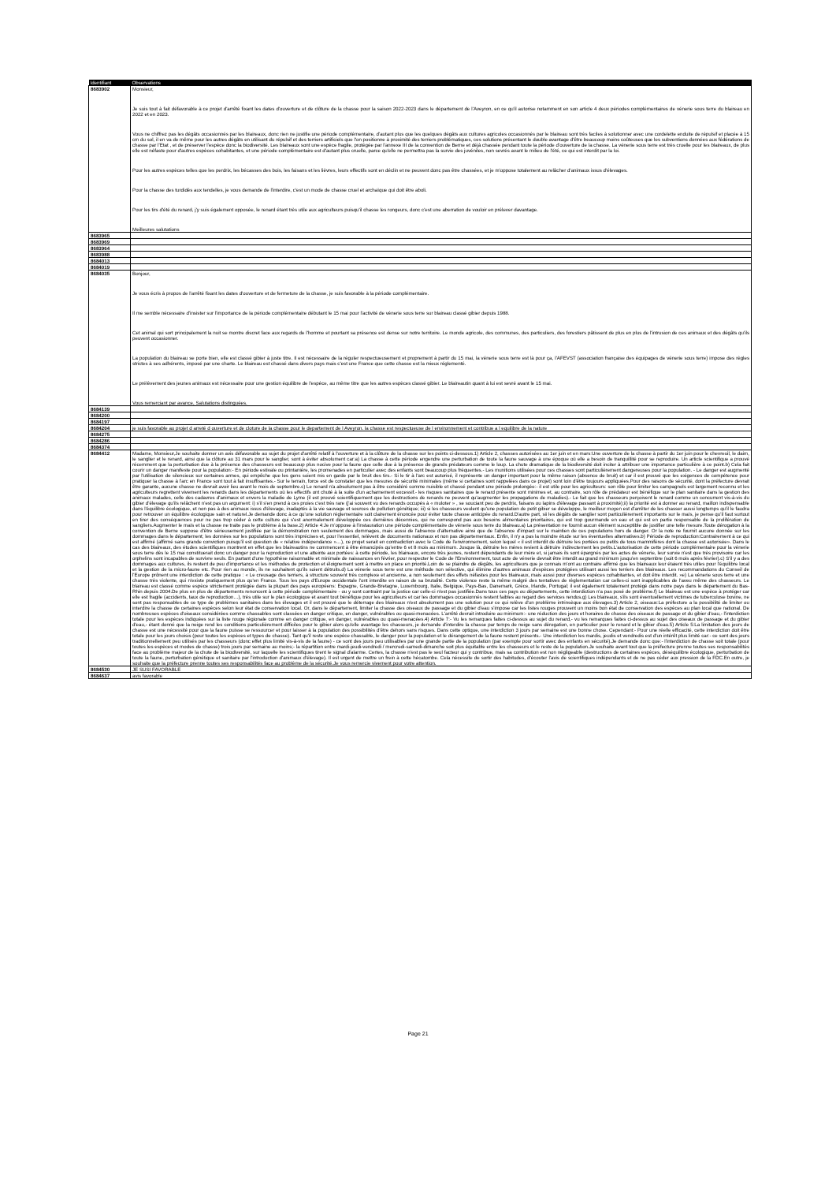| Identifiant | Observations |
| --- | --- |
| 8683902 | Monsieur, Je suis tout à fait défavorable à ce projet d'arrêté fixant les dates d'ouverture et de clôture de la chasse pour la saison 2022-2023 dans le département de l'Aveyron, en ce qu'il autorise notamment en son article 4 deux périodes complémentaires de vénerie sous terre du blaireau en 2022 et en 2023. Vous ne chiffrez pas les dégâts occasionnés par les blaireaux, donc rien ne justifie une période complémentaire, d'autant plus que les quelques dégâts aux cultures agricoles occasionnés par le blaireau sont très faciles à solutionner avec une cordelette enduite de répulsif et placée à 15 cm du sol, il en va de même pour les autres dégâts en utilisant du répulsif et des terriers artificiels que l'on positionne à proximité des terriers problématiques, ces solutions présentant le double avantage d'être beaucoup moins coûteuses que les subventions données aux fédérations de chasse par l'Etat , et de préserver l'espèce donc la biodiversité. Les blaireaux sont une espèce fragile, protégée par l'annexe III de la convention de Berne et déjà chassée pendant toute la période d'ouverture de la chasse. La vénerie sous terre est très cruelle pour les blaireaux, de plus elle est néfaste pour d'autres espèces cohabitantes, et une période complémentaire est d'autant plus cruelle, parce qu'elle ne permettra pas la survie des juvéniles, non sevrés avant le milieu de l'été, ce qui est interdit par la loi. Pour les autres espèces telles que les perdrix, les bécasses des bois, les faisans et les lièvres, leurs effectifs sont en déclin et ne peuvent donc pas être chassées, et je m'oppose totalement au relâcher d'animaux issus d'élevages. Pour la chasse des turdidés aux tendelles, je vous demande de l'interdire, c'est un mode de chasse cruel et archaïque qui doit être aboli. Pour les tirs d'été du renard, j'y suis également opposée, le renard étant très utile aux agriculteurs puisqu'il chasse les rongeurs, donc c'est une aberration de vouloir en prélever davantage. Meilleures salutations |
| 8683965 | |
| 8683969 | |
| 8683964 | |
| 8683988 | |
| 8684013 | |
| 8684019 | |
| 8684035 | Bonjour, Je vous écris à propos de l'arrêté fixant les dates d'ouverture et de fermeture de la chasse, je suis favorable à la période complémentaire. Il me semble nécessaire d'insister sur l'importance de la période complémentaire débutant le 15 mai pour l'activité de vénerie sous terre sur blaireau classé gibier depuis 1988. Cet animal qui sort principalement la nuit se montre discret face aux regards de l'homme et pourtant sa présence est dense sur notre territoire. Le monde agricole, des communes, des particuliers, des forestiers pâtissent de plus en plus de l'intrusion de ces animaux et des dégâts qu'ils peuvent occasionner. La population du blaireau se porte bien, elle est classé gibier à juste titre. Il est nécessaire de la réguler respectueusement et proprement à partir du 15 mai, la vénerie sous terre est là pour ça, l'AFEVST (association française des équipages de vénerie sous terre) impose des règles strictes à ses adhérents, imposé par une charte. Le blaireau est chassé dans divers pays mais c'est une France que cette chasse est la mieux réglementé. Le prélèvement des jeunes animaux est nécessaire pour une gestion équilibre de l'espèce, au même titre que les autres espèces classé gibier. Le blaireautin quant à lui est sevré avant le 15 mai. Vous remerciant par avance, Salutations distinguées. |
| 8684139 | |
| 8684200 | |
| 8684197 | |
| 8684204 | je suis favorable au projet d arreté d ouverture et de cloture de la chasse pour le departement de l Aveyron. la chasse est respectueuse de l environnement et contribue a l equilibre de la nature |
| 8684275 | |
| 8684286 | |
| 8684374 | |
| 8684412 | Madame, Monsieur,Je souhaite donner un avis défavorable au sujet du projet d'arrêté relatif à l'ouverture et à la clôture de la chasse sur les points ci-dessous.1) Article 2, chasses autorisées au 1er juin et en mars:Une ouverture de la chasse à partir du 1er juin pour le chevreuil, le daim, le sanglier et le renard, ainsi que la clôture au 31 mars pour le sanglier, sont à éviter absolument car:a) La chasse à cette période engendre une perturbation de toute la faune sauvage à une époque où elle a besoin de tranquillité pour se reproduire. Un article scientifique a prouvé récemment que la perturbation due à la présence des chasseurs est beaucoup plus nocive pour la faune que celle due à la présence de grands prédateurs comme le loup. La chute dramatique de la biodiversité doit inciter à attribuer une importance particulière à ce point.b) Cela fait courir un danger manifeste pour la population:- En période estivale ou printanière, les promenades en particulier avec des enfants sont beaucoup plus fréquentes.- Les munitions utilisées pour ces chasses sont particulièrement dangereuses pour la population. - Le danger est augmenté par l'utilisation de silencieux sur certaines armes, qui empêche que les gens soient mis en garde par le bruit des tirs.- Si le tir à l'arc est autorisé, il représente un danger important pour la même raison (absence de bruit) et car il est prouvé que les exigences de compétence pour pratiquer la chasse à l'arc en France sont tout à fait insuffisantes.- Sur le terrain, force est de constater que les mesures de sécurité minimales (même si certaines sont rappelées dans ce projet) sont loin d'être toujours appliquées.Pour des raisons de sécurité, dont la préfecture devrait être garante, aucune chasse ne devrait avoir lieu avant le mois de septembre.c) Le renard n'a absolument pas à être considéré comme nuisible et chassé pendant une période prolongée:- il est utile pour les agriculteurs: son rôle pour limiter les campagnols est largement reconnu et les agriculteurs regrettent vivement les renards dans les départements où les effectifs ont chuté à la suite d'un acharnement excessif.- les risques sanitaires que le renard présente sont minimes et, au contraire, son rôle de prédateur est bénéfique sur le plan sanitaire dans la gestion des animaux malades, celle des cadavres d'animaux et envers la maladie de Lyme (il est prouvé scientifiquement que les destructions de renards ne peuvent qu'augmenter les propagations de maladies).- Le fait que les chasseurs perçoivent le renard comme un concurrent vis-à-vis du gibier d'élevage qu'ils relâchent n'est pas un argument: i) s'il s'en prend à ces proies c'est très rare (j'ai souvent vu des renards occupés à « muloter » , se souciant peu de perdrix, faisans ou lapins d'élevage passant à proximité);ii) la priorité est à donner au renard, maillon indispensable dans l'équilibre écologique, et non pas à des animaux issus d'élevage, inadaptés à la vie sauvage et sources de pollution génétique; iii) si les chasseurs veulent qu'une population de petit gibier se développe, le meilleur moyen est d'arrêter de les chasser aussi longtemps qu'il le faudra pour retrouver un équilibre écologique sain et naturel.Je demande donc à ce qu'une solution réglementaire soit clairement énoncée pour éviter toute chasse anticipée du renard.D'autre part, sii les dégâts de sanglier sont particulièrement importants sur le maïs, je pense qu'il faut surtout en tirer des conséquences pour ne pas trop céder à cette culture qui s'est anormalement développée ces dernières décennies, qui ne correspond pas aux besoins alimentaires prioritaires, qui est trop gourmande en eau et qui est en partie responsable de la prolifération de sangliers.Augmenter le maïs et la chasse ne traite pas le problème à la base.2) Article 4:Je m'oppose à l'instauration une période complémentaire de vénerie sous terre du blaireau.a) La présentation ne fournit aucun élément susceptible de justifier une telle mesure.Toute dérogation à la convention de Berne suppose d'être sérieusement justifiée par la démonstration non seulement des dommages, mais aussi de l'absence d'alternative ainsi que de l'absence d'impact sur le maintien de ces populations hors de danger. Or la note ne fournit aucune donnée sur les dommages dans le département; les données sur les populations sont très imprécises et, pour l'essentiel, relèvent de documents nationaux et non pas départementaux. Enfin, il n'y a pas la moindre étude sur les éventuelles alternatives.b) Période de reproduction:Contrairement à ce qui est affirmé (affirmé sans grande conviction puisqu'il est question de « relative indépendance »…), ce projet serait en contradiction avec le Code de l'environnement, selon lequel « il est interdit de détruire les portées ou petits de tous mammifères dont la chasse est autorisée». Dans le cas des blaireaux, des études scientifiques montrent en effet que les blaireautins ne commencent à être émancipés qu'entre 6 et 8 mois au minimum. Jusque là, détruire les mères revient à détruire indirectement les petits.L'autorisation de cette période complémentaire pour la vénerie sous terre dès le 15 mai constituerait donc un danger pour la reproduction et une atteinte aux portées: à cette période, les blaireaux, encore très jeunes, restent dépendants de leur mère et, si jamais ils sont épargnés par les actes de vénerie, leur survie n'est que très provisoire car les orphelins sont incapables de survivre seuls. En partant d'une hypothèse raisonnable et minimale de naissances en février, pour respecter le Code de l'Environnement, tout acte de vénerie devrait être interdit au grand minimum jusqu'en septembre (soit 6 mois après février).c) S'il y a des dommages aux cultures, ils restent de peu d'importance et les méthodes de protection et éloignement sont à mettre en place en priorité.Loin de se plaindre de dégâts, les agriculteurs que je connais m'ont au contraire affirmé que les blaireaux leur étaient très utiles pour l'équilibre local et la gestion de la micro-faune etc. Pour rien au monde, ils ne souhaitent qu'ils soient détruits.d) La vénerie sous terre est une méthode non sélective, qui élimine d'autres animaux d'espèces protégées utilisant aussi les terriers des blaireaux. Les recommandations du Conseil de l'Europe prônent une interdiction de cette pratique : « Le creusage des terriers, à structure souvent très complexe et ancienne, a non seulement des effets néfastes pour les blaireaux, mais aussi pour diverses espèces cohabitantes, et doit être interdit. »e) La vénerie sous terre et une chasse très violente, qui n'existe pratiquement plus qu'en France. Tous les pays d'Europe occidentale l'ont interdite en raison de sa brutalité. Cette violence reste la même malgré des tentatives de règlementation car celles-ci sont inapplicables de l'aveu même des chasseurs. Le blaireau est classé comme espèce strictement protégée dans la plupart des pays européens: Espagne, Grande-Bretagne, Luxembourg, Italie, Belgique, Pays-Bas, Danemark, Grèce, Irlande, Portugal; il est également totalement protégé dans notre pays dans le département du Bas-Rhin depuis 2004.De plus en plus de départements renoncent à cette période complémentaire - ou y sont contraint par la justice car celle-ci n'est pas justifiée.Dans tous ces pays ou départements, cette interdiction n'a pas posé de problème.f) Le blaireau est une espèce à protéger car elle est fragile (accidents, taux de reproduction…), très utile sur le plan écologique et avant tout bénéfique pour les agriculteurs et car les dommages occasionnés restent faibles au regard des services rendus.g) Les blaireaux, s'ils sont éventuellement victimes de tuberculose bovine, ne sont pas responsables de ce type de problèmes sanitaires dans les élevages et il est prouvé que le déterrage des blaireaux n'est absolument pas une solution pour ce qui relève d'un problème intrinsèque aux élevages.3) Article 2, oiseaux:La préfecture a la possibilité de limiter ou interdire la chasse de certaines espèces selon leur état de conservation local. Or, dans le département, limiter la chasse des oiseaux de passage et du gibier d'eau s'impose car les listes rouges prouvent un moins bon état de conservation des espèces au plan local que national. De nombreuses espèces d'oiseaux considérées comme chassables sont classées en danger critique, en danger, vulnérables ou quasi-menacées. L'arrêté devrait introduire au minimum:- une réduction des jours et horaires de chasse des oiseaux de passage et du gibier d'eau,- l'interdiction totale pour les espèces indiquées sur la liste rouge régionale comme en danger critique, en danger, vulnérables ou quasi-menacées.4) Article 7:- Vu les remarques faites ci-dessus au sujet du renard,- vu les remarques faites ci-dessus au sujet des oiseaux de passage et du gibier d'eau,- étant donné que la neige rend les conditions particulièrement difficiles pour le gibier alors qu'elle avantage les chasseurs, je demande d'interdire la chasse par temps de neige sans dérogation, en particulier pour le renard et le gibier d'eau.5) Article 5:La limitation des jours de chasse est une nécessité pour que la faune puisse se ressourcer et pour laisser à la population des possibilités d'être dehors sans risques. Dans cette optique, une interdiction 3 jours par semaine est une bonne chose. Cependant:- Pour une réelle efficacité, cette interdiction doit être totale pour les jours choisis (pour toutes les espèces et types de chasse). Tant qu'il reste une espèce chassable, le danger pour la population et le dérangement de la faune restent présents.- Une interdiction les mardis, jeudis et vendredis est d'un intérêt plus limité car:- ce sont des jours traditionnellement peu utilisés par les chasseurs (donc effet plus limité vis-à-vis de la faune) - ce sont des jours peu utilisables par une grande partie de la population (par exemple pour sortir avec des enfants en sécurité).Je demande donc que:- l'interdiction de chasse soit totale (pour toutes les espèces et modes de chasse) trois jours par semaine au moins;- la répartition entre mardi-jeudi-vendredi / mercredi-samedi-dimanche soit plus équitable entre les chasseurs et le reste de la population.Je souhaite avant tout que la préfecture prenne toutes ses responsabilités face au problème majeur de la chute de la biodiversité, sur laquelle les scientifiques tirent le signal d'alarme. Certes, la chasse n'est pas le seul facteur qui y contribue, mais sa contribution est non négligeable (destructions de certaines espèces, déséquilibre écologique, perturbation de toute la faune, perturbation génétique et sanitaire par l'introduction d'animaux d'élevage). Il est urgent de mettre un frein à cette hécatombe. Cela nécessite de sortir des habitudes, d'écouter l'avis de scientifiques indépendants et de ne pas céder aux pression de la FDC.En outre, je souhaite que la préfecture prenne toutes ses responsabilités face au problème de la sécurité.Je vous remercie vivement pour votre attention. |
| 8684530 | JE SUSI FAVORABLE |
| 8684637 | avis favorable |
Page 21